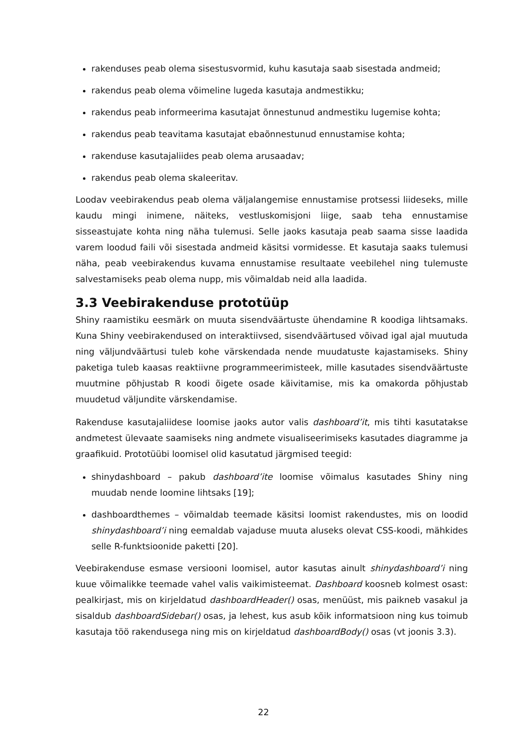rakenduses peab olema sisestusvormid, kuhu kasutaja saab sisestada andmeid;
rakendus peab olema võimeline lugeda kasutaja andmestikku;
rakendus peab informeerima kasutajat õnnestunud andmestiku lugemise kohta;
rakendus peab teavitama kasutajat ebaõnnestunud ennustamise kohta;
rakenduse kasutajaliides peab olema arusaadav;
rakendus peab olema skaleeritav.
Loodav veebirakendus peab olema väljalangemise ennustamise protsessi liideseks, mille kaudu mingi inimene, näiteks, vestluskomisjoni liige, saab teha ennustamise sisseastujate kohta ning näha tulemusi. Selle jaoks kasutaja peab saama sisse laadida varem loodud faili või sisestada andmeid käsitsi vormidesse. Et kasutaja saaks tulemusi näha, peab veebirakendus kuvama ennustamise resultaate veebilehel ning tulemuste salvestamiseks peab olema nupp, mis võimaldab neid alla laadida.
3.3 Veebirakenduse prototüüp
Shiny raamistiku eesmärk on muuta sisendväärtuste ühendamine R koodiga lihtsamaks. Kuna Shiny veebirakendused on interaktiivsed, sisendväärtused võivad igal ajal muutuda ning väljundväärtusi tuleb kohe värskendada nende muudatuste kajastamiseks. Shiny paketiga tuleb kaasas reaktiivne programmeerimisteek, mille kasutades sisendväärtuste muutmine põhjustab R koodi õigete osade käivitamise, mis ka omakorda põhjustab muudetud väljundite värskendamise.
Rakenduse kasutajaliidese loomise jaoks autor valis dashboard’it, mis tihti kasutatakse andmetest ülevaate saamiseks ning andmete visualiseerimiseks kasutades diagramme ja graafikuid. Prototüübi loomisel olid kasutatud järgmised teegid:
shinydashboard – pakub dashboard’ite loomise võimalus kasutades Shiny ning muudab nende loomine lihtsaks [19];
dashboardthemes – võimaldab teemade käsitsi loomist rakendustes, mis on loodid shinydashboard’i ning eemaldab vajaduse muuta aluseks olevat CSS-koodi, mähkides selle R-funktsioonide paketti [20].
Veebirakenduse esmase versiooni loomisel, autor kasutas ainult shinydashboard’i ning kuue võimalikke teemade vahel valis vaikimisteemat. Dashboard koosneb kolmest osast: pealkirjast, mis on kirjeldatud dashboardHeader() osas, menüüst, mis paikneb vasakul ja sisaldub dashboardSidebar() osas, ja lehest, kus asub kõik informatsioon ning kus toimub kasutaja töö rakendusega ning mis on kirjeldatud dashboardBody() osas (vt joonis 3.3).
22